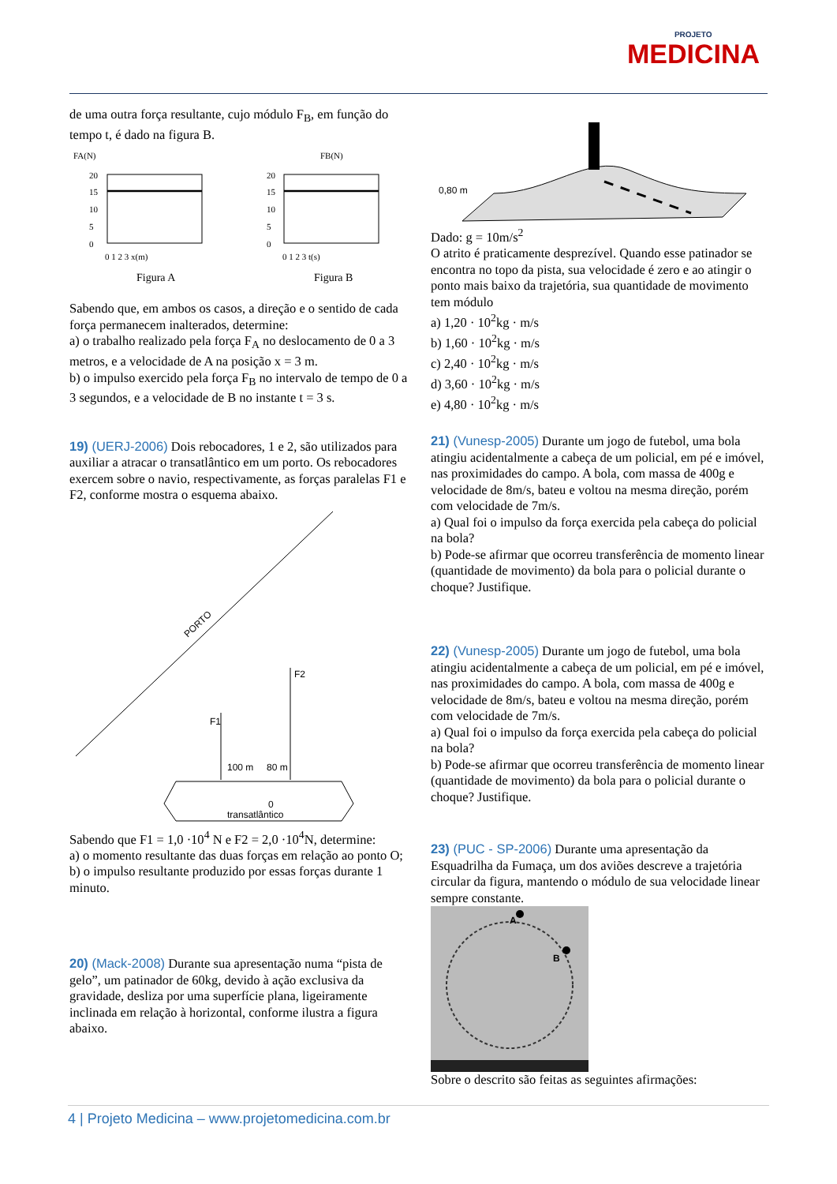PROJETO
MEDICINA
de uma outra força resultante, cujo módulo F<sub>B</sub>, em função do tempo t, é dado na figura B.
FA(N)
FB(N)
20
15
10
5
0
20
15
10
5
0
0 1 2 3 x(m)
0 1 2 3 t(s)
Figura A
Figura B
Sabendo que, em ambos os casos, a direção e o sentido de cada força permanecem inalterados, determine:
a) o trabalho realizado pela força F<sub>A</sub> no deslocamento de 0 a 3 metros, e a velocidade de A na posição x = 3 m.
b) o impulso exercido pela força F<sub>B</sub> no intervalo de tempo de 0 a 3 segundos, e a velocidade de B no instante t = 3 s.
19) (UERJ-2006) Dois rebocadores, 1 e 2, são utilizados para auxiliar a atracar o transatlântico em um porto. Os rebocadores exercem sobre o navio, respectivamente, as forças paralelas F1 e F2, conforme mostra o esquema abaixo.
PORTO
F1
F2
100 m
80 m
0
transatlântico
Sabendo que F1 = 1,0 ·10<sup>4</sup> N e F2 = 2,0 ·10<sup>4</sup>N, determine:
a) o momento resultante das duas forças em relação ao ponto O;
b) o impulso resultante produzido por essas forças durante 1 minuto.
20) (Mack-2008) Durante sua apresentação numa “pista de gelo”, um patinador de 60kg, devido à ação exclusiva da gravidade, desliza por uma superfície plana, ligeiramente inclinada em relação à horizontal, conforme ilustra a figura abaixo.
0,80 m
Dado: g = 10m/s<sup>2</sup>
O atrito é praticamente desprezível. Quando esse patinador se encontra no topo da pista, sua velocidade é zero e ao atingir o ponto mais baixo da trajetória, sua quantidade de movimento tem módulo
a) 1,20 · 10<sup>2</sup>kg · m/s
b) 1,60 · 10<sup>2</sup>kg · m/s
c) 2,40 · 10<sup>2</sup>kg · m/s
d) 3,60 · 10<sup>2</sup>kg · m/s
e) 4,80 · 10<sup>2</sup>kg · m/s
21) (Vunesp-2005) Durante um jogo de futebol, uma bola atingiu acidentalmente a cabeça de um policial, em pé e imóvel, nas proximidades do campo. A bola, com massa de 400g e velocidade de 8m/s, bateu e voltou na mesma direção, porém com velocidade de 7m/s.
a) Qual foi o impulso da força exercida pela cabeça do policial na bola?
b) Pode-se afirmar que ocorreu transferência de momento linear (quantidade de movimento) da bola para o policial durante o choque? Justifique.
22) (Vunesp-2005) Durante um jogo de futebol, uma bola atingiu acidentalmente a cabeça de um policial, em pé e imóvel, nas proximidades do campo. A bola, com massa de 400g e velocidade de 8m/s, bateu e voltou na mesma direção, porém com velocidade de 7m/s.
a) Qual foi o impulso da força exercida pela cabeça do policial na bola?
b) Pode-se afirmar que ocorreu transferência de momento linear (quantidade de movimento) da bola para o policial durante o choque? Justifique.
23) (PUC - SP-2006) Durante uma apresentação da Esquadrilha da Fumaça, um dos aviões descreve a trajetória circular da figura, mantendo o módulo de sua velocidade linear sempre constante.
A
B
Sobre o descrito são feitas as seguintes afirmações:
4 | Projeto Medicina – www.projetomedicina.com.br